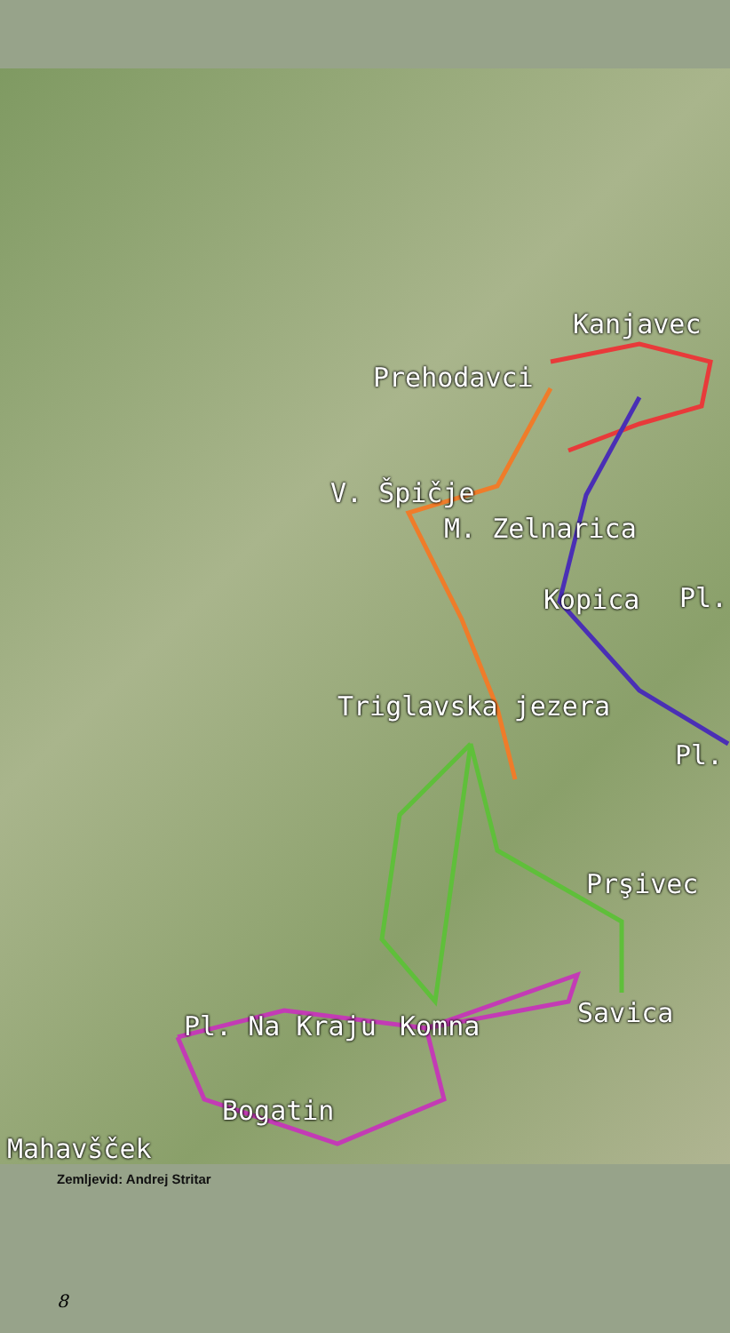Kanjavec
Prehodavci
V. Špičje
M. Zelnarica
Kopica Pl.
Triglavska jezera
Pl.
Prşivec
Savica
Pl. Na Kraju Komna
Bogatin
Mahavšček
Zemljevid: Andrej Stritar
8